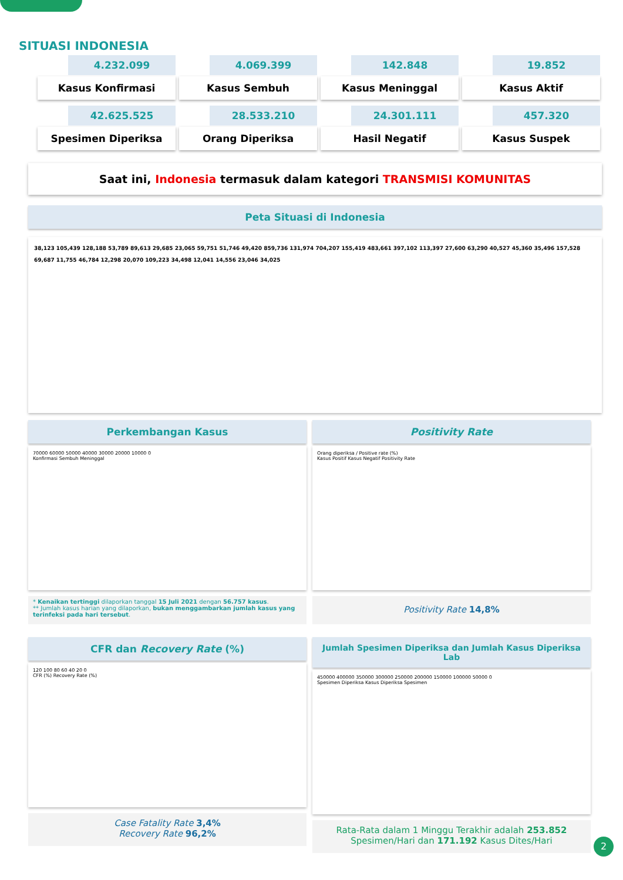SITUASI INDONESIA
4.232.099
Kasus Konfirmasi
4.069.399
Kasus Sembuh
142.848
Kasus Meninggal
19.852
Kasus Aktif
42.625.525
Spesimen Diperiksa
28.533.210
Orang Diperiksa
24.301.111
Hasil Negatif
457.320
Kasus Suspek
Saat ini, Indonesia termasuk dalam kategori TRANSMISI KOMUNITAS
Peta Situasi di Indonesia
38,123 105,439 128,188 53,789 89,613 29,685 23,065 59,751 51,746 49,420 859,736 131,974 704,207 155,419 483,661 397,102 113,397 27,600 63,290 40,527 45,360 35,496 157,528 69,687 11,755 46,784 12,298 20,070 109,223 34,498 12,041 14,556 23,046 34,025
Perkembangan Kasus
70000 60000 50000 40000 30000 20000 10000 0
Konfirmasi Sembuh Meninggal
* Kenaikan tertinggi dilaporkan tanggal 15 Juli 2021 dengan 56.757 kasus.
** Jumlah kasus harian yang dilaporkan, bukan menggambarkan jumlah kasus yang terinfeksi pada hari tersebut.
Positivity Rate
Orang diperiksa / Positive rate (%)
Kasus Positif Kasus Negatif Positivity Rate
Positivity Rate 14,8%
CFR dan Recovery Rate (%)
120 100 80 60 40 20 0
CFR (%) Recovery Rate (%)
Case Fatality Rate 3,4%
Recovery Rate 96,2%
Jumlah Spesimen Diperiksa dan Jumlah Kasus Diperiksa Lab
450000 400000 350000 300000 250000 200000 150000 100000 50000 0
Spesimen Diperiksa Kasus Diperiksa Spesimen
Rata-Rata dalam 1 Minggu Terakhir adalah 253.852
Spesimen/Hari dan 171.192 Kasus Dites/Hari
2